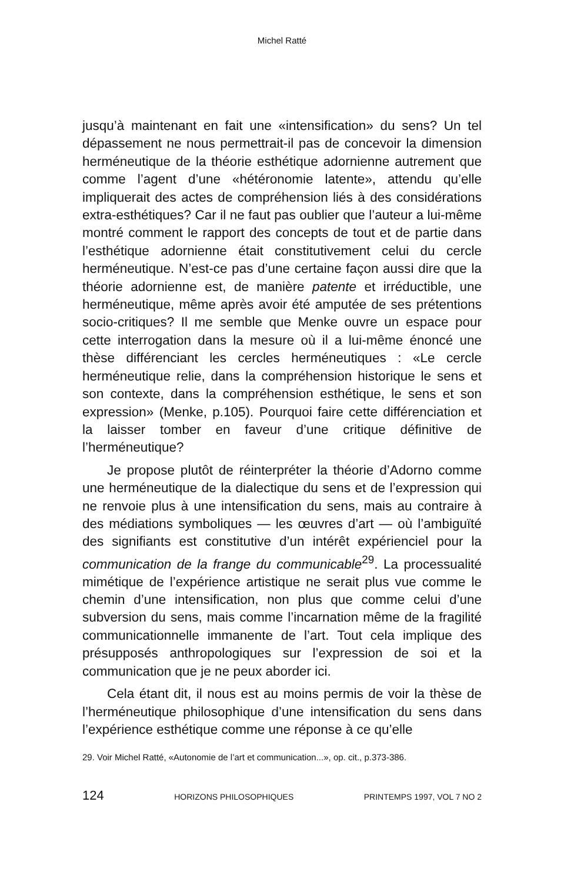Michel Ratté
jusqu’à maintenant en fait une «intensification» du sens? Un tel dépassement ne nous permettrait-il pas de concevoir la dimension herméneutique de la théorie esthétique adornienne autrement que comme l’agent d’une «hétéronomie latente», attendu qu’elle impliquerait des actes de compréhension liés à des considérations extra-esthétiques? Car il ne faut pas oublier que l’auteur a lui-même montré comment le rapport des concepts de tout et de partie dans l’esthétique adornienne était constitutivement celui du cercle herméneutique. N’est-ce pas d’une certaine façon aussi dire que la théorie adornienne est, de manière patente et irréductible, une herméneutique, même après avoir été amputée de ses prétentions socio-critiques? Il me semble que Menke ouvre un espace pour cette interrogation dans la mesure où il a lui-même énoncé une thèse différenciant les cercles herméneutiques : «Le cercle herméneutique relie, dans la compréhension historique le sens et son contexte, dans la compréhension esthétique, le sens et son expression» (Menke, p.105). Pourquoi faire cette différenciation et la laisser tomber en faveur d’une critique définitive de l’herméneutique?
Je propose plutôt de réinterpréter la théorie d’Adorno comme une herméneutique de la dialectique du sens et de l’expression qui ne renvoie plus à une intensification du sens, mais au contraire à des médiations symboliques — les œuvres d’art — où l’ambiguïté des signifiants est constitutive d’un intérêt expérienciel pour la communication de la frange du communicable<sup>29</sup>. La processualité mimétique de l’expérience artistique ne serait plus vue comme le chemin d’une intensification, non plus que comme celui d’une subversion du sens, mais comme l’incarnation même de la fragilité communicationnelle immanente de l’art. Tout cela implique des présupposés anthropologiques sur l’expression de soi et la communication que je ne peux aborder ici.
Cela étant dit, il nous est au moins permis de voir la thèse de l’herméneutique philosophique d’une intensification du sens dans l’expérience esthétique comme une réponse à ce qu’elle
29. Voir Michel Ratté, «Autonomie de l’art et communication...», op. cit., p.373-386.
124 HORIZONS PHILOSOPHIQUES PRINTEMPS 1997, VOL 7 NO 2